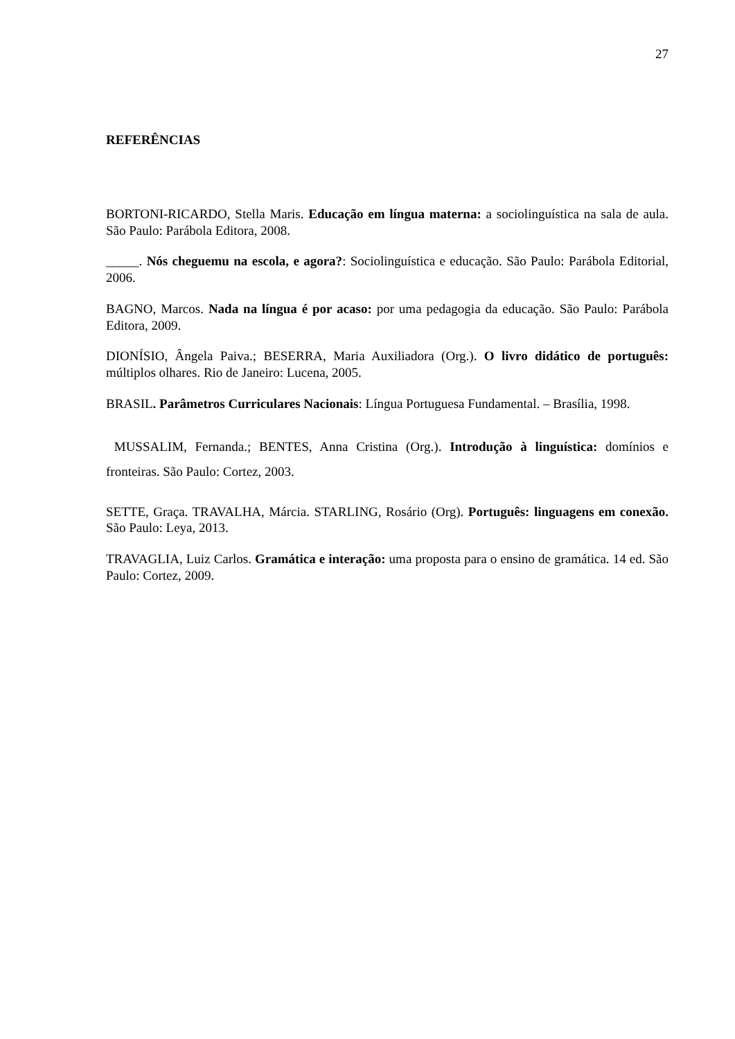27
REFERÊNCIAS
BORTONI-RICARDO, Stella Maris. Educação em língua materna: a sociolinguística na sala de aula. São Paulo: Parábola Editora, 2008.
_____. Nós cheguemu na escola, e agora?: Sociolinguística e educação. São Paulo: Parábola Editorial, 2006.
BAGNO, Marcos. Nada na língua é por acaso: por uma pedagogia da educação. São Paulo: Parábola Editora, 2009.
DIONÍSIO, Ângela Paiva.; BESERRA, Maria Auxiliadora (Org.). O livro didático de português: múltiplos olhares. Rio de Janeiro: Lucena, 2005.
BRASIL. Parâmetros Curriculares Nacionais: Língua Portuguesa Fundamental. – Brasília, 1998.
MUSSALIM, Fernanda.; BENTES, Anna Cristina (Org.). Introdução à linguística: domínios e fronteiras. São Paulo: Cortez, 2003.
SETTE, Graça. TRAVALHA, Márcia. STARLING, Rosário (Org). Português: linguagens em conexão. São Paulo: Leya, 2013.
TRAVAGLIA, Luiz Carlos. Gramática e interação: uma proposta para o ensino de gramática. 14 ed. São Paulo: Cortez, 2009.